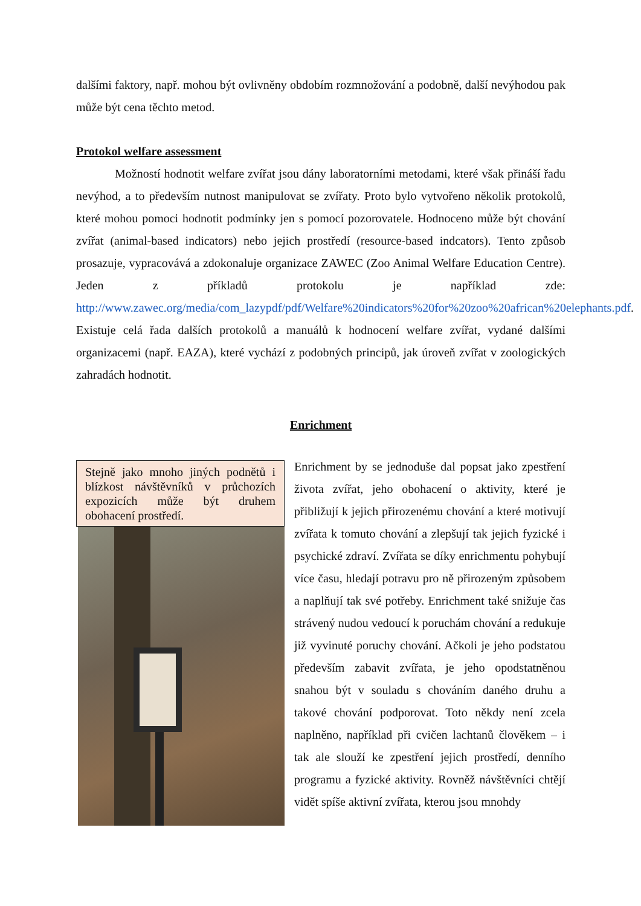dalšími faktory, např. mohou být ovlivněny obdobím rozmnožování a podobně, další nevýhodou pak může být cena těchto metod.
Protokol welfare assessment
Možností hodnotit welfare zvířat jsou dány laboratorními metodami, které však přináší řadu nevýhod, a to především nutnost manipulovat se zvířaty. Proto bylo vytvořeno několik protokolů, které mohou pomoci hodnotit podmínky jen s pomocí pozorovatele. Hodnoceno může být chování zvířat (animal-based indicators) nebo jejich prostředí (resource-based indcators). Tento způsob prosazuje, vypracovává a zdokonaluje organizace ZAWEC (Zoo Animal Welfare Education Centre). Jeden z příkladů protokolu je například zde: http://www.zawec.org/media/com_lazypdf/pdf/Welfare%20indicators%20for%20zoo%20african%20elephants.pdf. Existuje celá řada dalších protokolů a manuálů k hodnocení welfare zvířat, vydané dalšími organizacemi (např. EAZA), které vychází z podobných principů, jak úroveň zvířat v zoologických zahradách hodnotit.
Enrichment
Stejně jako mnoho jiných podnětů i blízkost návštěvníků v průchozích expozicích může být druhem obohacení prostředí.
Enrichment by se jednoduše dal popsat jako zpestření života zvířat, jeho obohacení o aktivity, které je přibližují k jejich přirozenému chování a které motivují zvířata k tomuto chování a zlepšují tak jejich fyzické i psychické zdraví. Zvířata se díky enrichmentu pohybují více času, hledají potravu pro ně přirozeným způsobem a naplňují tak své potřeby. Enrichment také snižuje čas strávený nudou vedoucí k poruchám chování a redukuje již vyvinuté poruchy chování. Ačkoli je jeho podstatou především zabavit zvířata, je jeho opodstatněnou snahou být v souladu s chováním daného druhu a takové chování podporovat. Toto někdy není zcela naplněno, například při cvičen lachtanů člověkem – i tak ale slouží ke zpestření jejich prostředí, denního programu a fyzické aktivity. Rovněž návštěvníci chtějí vidět spíše aktivní zvířata, kterou jsou mnohdy